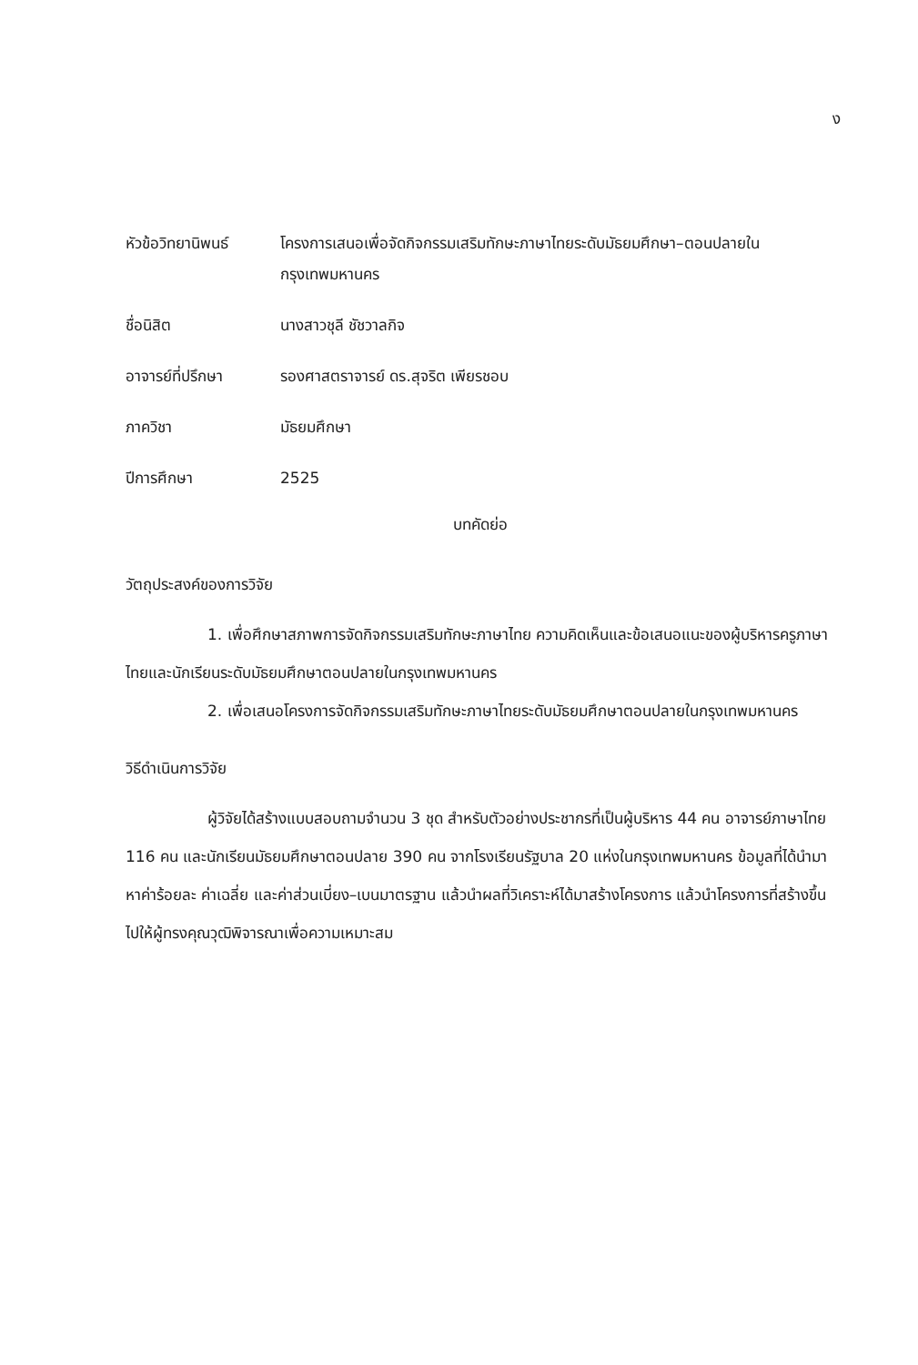ง
หัวข้อวิทยานิพนธ์
โครงการเสนอเพื่อจัดกิจกรรมเสริมทักษะภาษาไทยระดับมัธยมศึกษา–ตอนปลายในกรุงเทพมหานคร
ชื่อนิสิต นางสาวชุลี ชัชวาลกิจ
อาจารย์ที่ปรึกษา รองศาสตราจารย์ ดร.สุจริต เพียรชอบ
ภาควิชา มัธยมศึกษา
ปีการศึกษา 2525
บทคัดย่อ
วัตถุประสงค์ของการวิจัย
1. เพื่อศึกษาสภาพการจัดกิจกรรมเสริมทักษะภาษาไทย ความคิดเห็นและข้อเสนอแนะของผู้บริหารครูภาษาไทยและนักเรียนระดับมัธยมศึกษาตอนปลายในกรุงเทพมหานคร
2. เพื่อเสนอโครงการจัดกิจกรรมเสริมทักษะภาษาไทยระดับมัธยมศึกษาตอนปลายในกรุงเทพมหานคร
วิธีดำเนินการวิจัย
ผู้วิจัยได้สร้างแบบสอบถามจำนวน 3 ชุด สำหรับตัวอย่างประชากรที่เป็นผู้บริหาร 44 คน อาจารย์ภาษาไทย 116 คน และนักเรียนมัธยมศึกษาตอนปลาย 390 คน จากโรงเรียนรัฐบาล 20 แห่งในกรุงเทพมหานคร ข้อมูลที่ได้นำมาหาค่าร้อยละ ค่าเฉลี่ย และค่าส่วนเบี่ยง–เบนมาตรฐาน แล้วนำผลที่วิเคราะห์ได้มาสร้างโครงการ แล้วนำโครงการที่สร้างขึ้นไปให้ผู้ทรงคุณวุฒิพิจารณาเพื่อความเหมาะสม